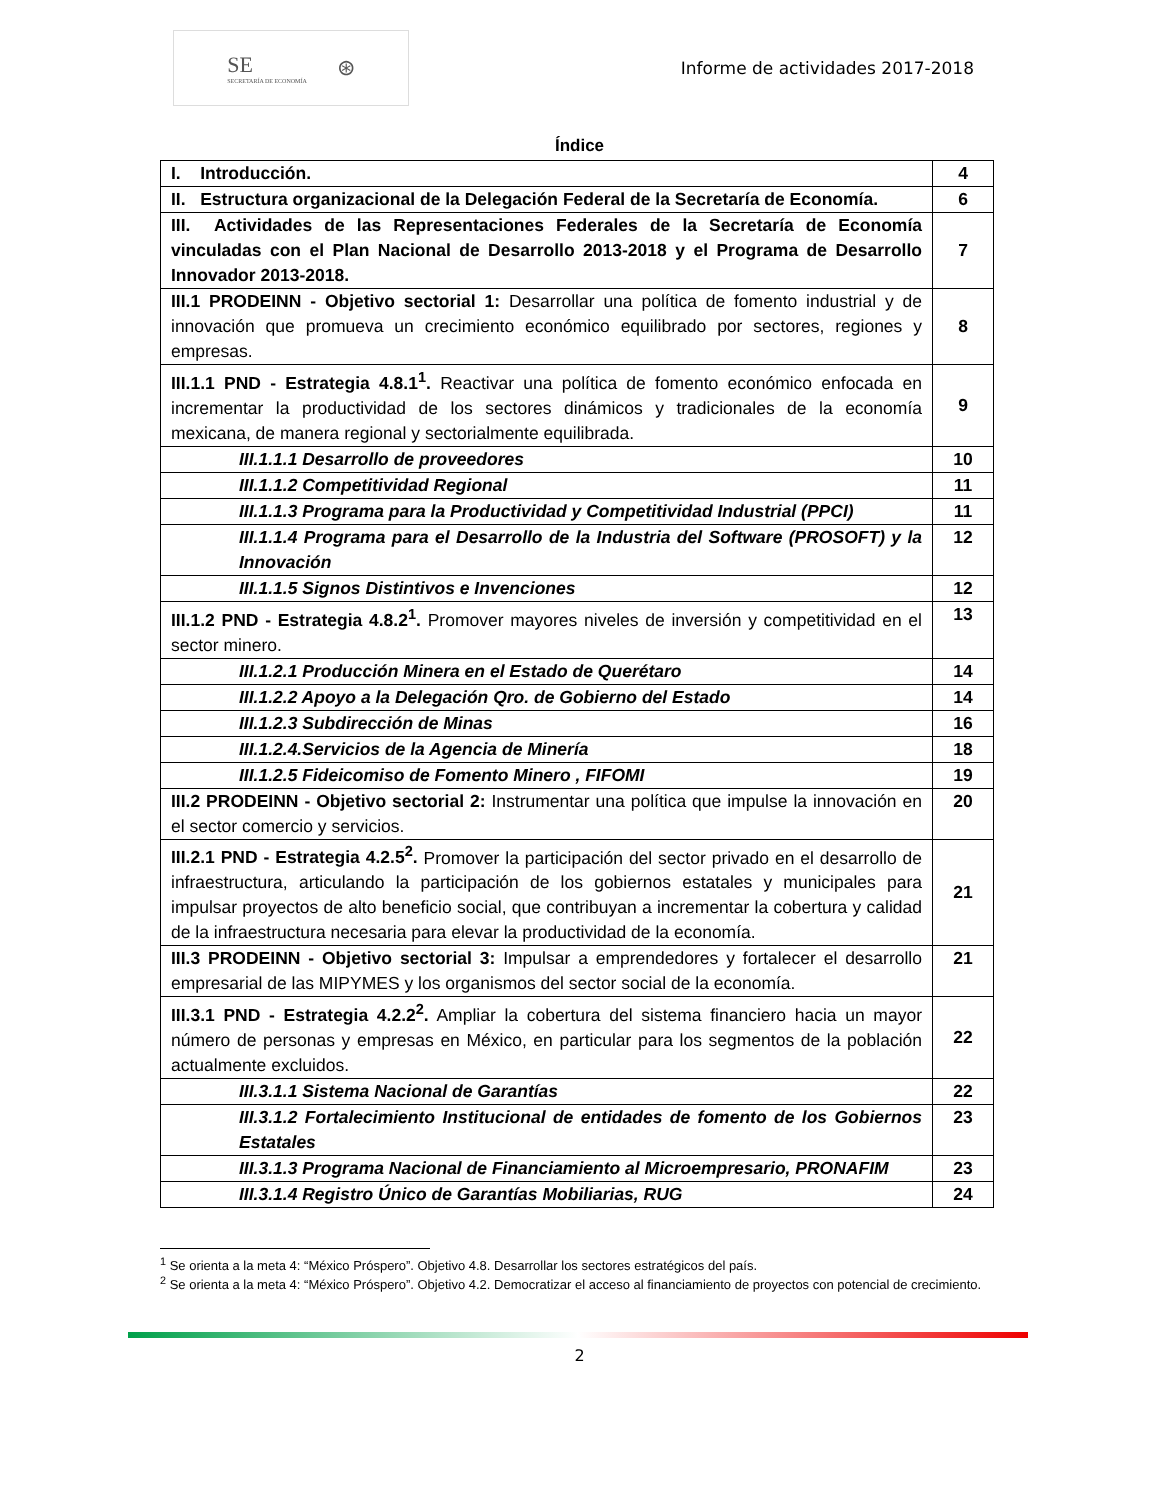SE
SECRETARÍA DE ECONOMÍA
⊛
Informe de actividades 2017-2018
Índice
| I. Introducción. | 4 |
| II. Estructura organizacional de la Delegación Federal de la Secretaría de Economía. | 6 |
| III. Actividades de las Representaciones Federales de la Secretaría de Economía vinculadas con el Plan Nacional de Desarrollo 2013-2018 y el Programa de Desarrollo Innovador 2013-2018. | 7 |
| III.1 PRODEINN - Objetivo sectorial 1: Desarrollar una política de fomento industrial y de innovación que promueva un crecimiento económico equilibrado por sectores, regiones y empresas. | 8 |
| III.1.1 PND - Estrategia 4.8.1<sup>1</sup>. Reactivar una política de fomento económico enfocada en incrementar la productividad de los sectores dinámicos y tradicionales de la economía mexicana, de manera regional y sectorialmente equilibrada. | 9 |
| III.1.1.1 Desarrollo de proveedores | 10 |
| III.1.1.2 Competitividad Regional | 11 |
| III.1.1.3 Programa para la Productividad y Competitividad Industrial (PPCI) | 11 |
| III.1.1.4 Programa para el Desarrollo de la Industria del Software (PROSOFT) y la Innovación | 12 |
| III.1.1.5 Signos Distintivos e Invenciones | 12 |
| III.1.2 PND - Estrategia 4.8.2<sup>1</sup>. Promover mayores niveles de inversión y competitividad en el sector minero. | 13 |
| III.1.2.1 Producción Minera en el Estado de Querétaro | 14 |
| III.1.2.2 Apoyo a la Delegación Qro. de Gobierno del Estado | 14 |
| III.1.2.3 Subdirección de Minas | 16 |
| III.1.2.4.Servicios de la Agencia de Minería | 18 |
| III.1.2.5 Fideicomiso de Fomento Minero , FIFOMI | 19 |
| III.2 PRODEINN - Objetivo sectorial 2: Instrumentar una política que impulse la innovación en el sector comercio y servicios. | 20 |
| III.2.1 PND - Estrategia 4.2.5<sup>2</sup>. Promover la participación del sector privado en el desarrollo de infraestructura, articulando la participación de los gobiernos estatales y municipales para impulsar proyectos de alto beneficio social, que contribuyan a incrementar la cobertura y calidad de la infraestructura necesaria para elevar la productividad de la economía. | 21 |
| III.3 PRODEINN - Objetivo sectorial 3: Impulsar a emprendedores y fortalecer el desarrollo empresarial de las MIPYMES y los organismos del sector social de la economía. | 21 |
| III.3.1 PND - Estrategia 4.2.2<sup>2</sup>. Ampliar la cobertura del sistema financiero hacia un mayor número de personas y empresas en México, en particular para los segmentos de la población actualmente excluidos. | 22 |
| III.3.1.1 Sistema Nacional de Garantías | 22 |
| III.3.1.2 Fortalecimiento Institucional de entidades de fomento de los Gobiernos Estatales | 23 |
| III.3.1.3 Programa Nacional de Financiamiento al Microempresario, PRONAFIM | 23 |
| III.3.1.4 Registro Único de Garantías Mobiliarias, RUG | 24 |
<sup>1</sup> Se orienta a la meta 4: “México Próspero”. Objetivo 4.8. Desarrollar los sectores estratégicos del país.
<sup>2</sup> Se orienta a la meta 4: “México Próspero”. Objetivo 4.2. Democratizar el acceso al financiamiento de proyectos con potencial de crecimiento.
2